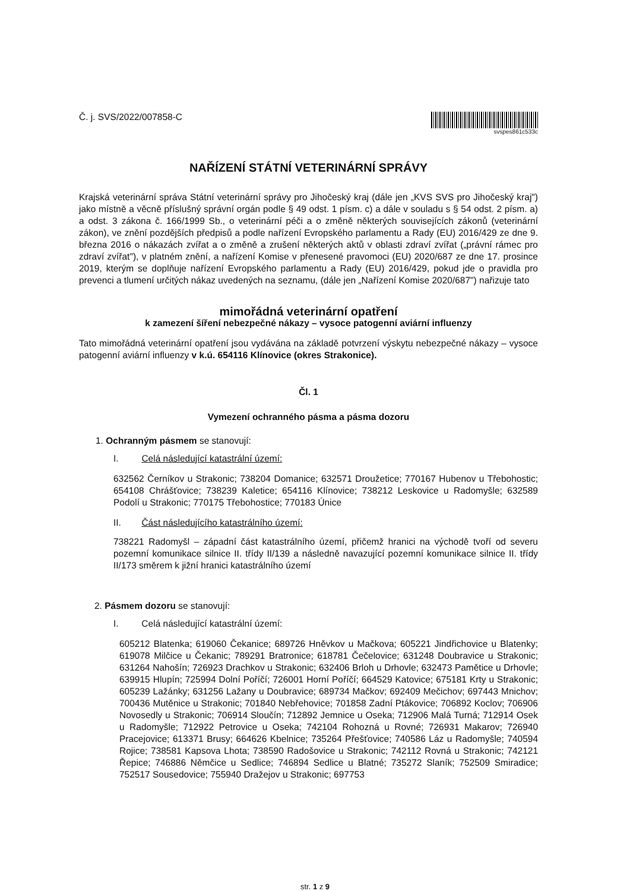Č. j. SVS/2022/007858-C
svspes861c533c
NAŘÍZENÍ STÁTNÍ VETERINÁRNÍ SPRÁVY
Krajská veterinární správa Státní veterinární správy pro Jihočeský kraj (dále jen „KVS SVS pro Jihočeský kraj") jako místně a věcně příslušný správní orgán podle § 49 odst. 1 písm. c) a dále v souladu s § 54 odst. 2 písm. a) a odst. 3 zákona č. 166/1999 Sb., o veterinární péči a o změně některých souvisejících zákonů (veterinární zákon), ve znění pozdějších předpisů a podle nařízení Evropského parlamentu a Rady (EU) 2016/429 ze dne 9. března 2016 o nákazách zvířat a o změně a zrušení některých aktů v oblasti zdraví zvířat („právní rámec pro zdraví zvířat"), v platném znění, a nařízení Komise v přenesené pravomoci (EU) 2020/687 ze dne 17. prosince 2019, kterým se doplňuje nařízení Evropského parlamentu a Rady (EU) 2016/429, pokud jde o pravidla pro prevenci a tlumení určitých nákaz uvedených na seznamu, (dále jen „Nařízení Komise 2020/687") nařizuje tato
mimořádná veterinární opatření
k zamezení šíření nebezpečné nákazy – vysoce patogenní aviární influenzy
Tato mimořádná veterinární opatření jsou vydávána na základě potvrzení výskytu nebezpečné nákazy – vysoce patogenní aviární influenzy v k.ú. 654116 Klínovice (okres Strakonice).
Čl. 1
Vymezení ochranného pásma a pásma dozoru
1. Ochranným pásmem se stanovují:
I. Celá následující katastrální území:
632562 Černíkov u Strakonic; 738204 Domanice; 632571 Droužetice; 770167 Hubenov u Třebohostic; 654108 Chrášťovice; 738239 Kaletice; 654116 Klínovice; 738212 Leskovice u Radomyšle; 632589 Podolí u Strakonic; 770175 Třebohostice; 770183 Únice
II. Část následujícího katastrálního území:
738221 Radomyšl – západní část katastrálního území, přičemž hranici na východě tvoří od severu pozemní komunikace silnice II. třídy II/139 a následně navazující pozemní komunikace silnice II. třídy II/173 směrem k jižní hranici katastrálního území
2. Pásmem dozoru se stanovují:
I. Celá následující katastrální území:
605212 Blatenka; 619060 Čekanice; 689726 Hněvkov u Mačkova; 605221 Jindřichovice u Blatenky; 619078 Milčice u Čekanic; 789291 Bratronice; 618781 Čečelovice; 631248 Doubravice u Strakonic; 631264 Nahošín; 726923 Drachkov u Strakonic; 632406 Brloh u Drhovle; 632473 Pamětice u Drhovle; 639915 Hlupín; 725994 Dolní Poříčí; 726001 Horní Poříčí; 664529 Katovice; 675181 Krty u Strakonic; 605239 Lažánky; 631256 Lažany u Doubravice; 689734 Mačkov; 692409 Mečichov; 697443 Mnichov; 700436 Mutěnice u Strakonic; 701840 Nebřehovice; 701858 Zadní Ptákovice; 706892 Koclov; 706906 Novosedly u Strakonic; 706914 Sloučín; 712892 Jemnice u Oseka; 712906 Malá Turná; 712914 Osek u Radomyšle; 712922 Petrovice u Oseka; 742104 Rohozná u Rovné; 726931 Makarov; 726940 Pracejovice; 613371 Brusy; 664626 Kbelnice; 735264 Přešťovice; 740586 Láz u Radomyšle; 740594 Rojice; 738581 Kapsova Lhota; 738590 Radošovice u Strakonic; 742112 Rovná u Strakonic; 742121 Řepice; 746886 Němčice u Sedlice; 746894 Sedlice u Blatné; 735272 Slaník; 752509 Smiradice; 752517 Sousedovice; 755940 Dražejov u Strakonic; 697753
str. 1 z 9